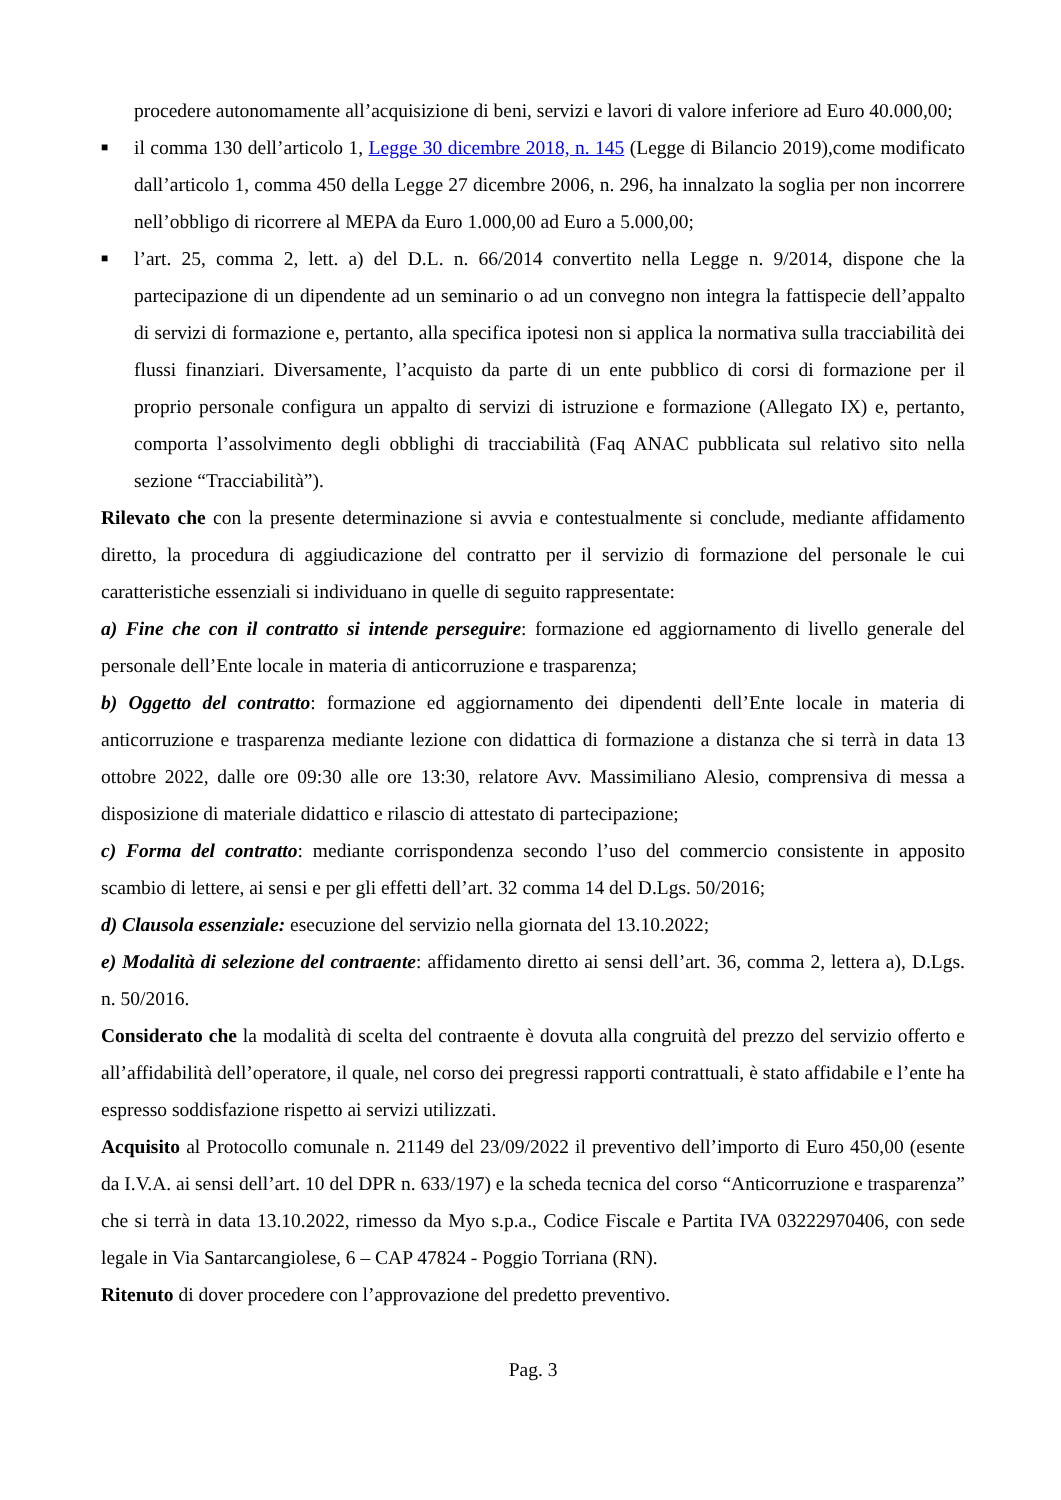procedere autonomamente all’acquisizione di beni, servizi e lavori di valore inferiore ad Euro 40.000,00;
■
il comma 130 dell’articolo 1, Legge 30 dicembre 2018, n. 145 (Legge di Bilancio 2019),come modificato dall’articolo 1, comma 450 della Legge 27 dicembre 2006, n. 296, ha innalzato la soglia per non incorrere nell’obbligo di ricorrere al MEPA da Euro 1.000,00 ad Euro a 5.000,00;
■
l’art. 25, comma 2, lett. a) del D.L. n. 66/2014 convertito nella Legge n. 9/2014, dispone che la partecipazione di un dipendente ad un seminario o ad un convegno non integra la fattispecie dell’appalto di servizi di formazione e, pertanto, alla specifica ipotesi non si applica la normativa sulla tracciabilità dei flussi finanziari. Diversamente, l’acquisto da parte di un ente pubblico di corsi di formazione per il proprio personale configura un appalto di servizi di istruzione e formazione (Allegato IX) e, pertanto, comporta l’assolvimento degli obblighi di tracciabilità (Faq ANAC pubblicata sul relativo sito nella sezione “Tracciabilità”).
Rilevato che con la presente determinazione si avvia e contestualmente si conclude, mediante affidamento diretto, la procedura di aggiudicazione del contratto per il servizio di formazione del personale le cui caratteristiche essenziali si individuano in quelle di seguito rappresentate:
a) Fine che con il contratto si intende perseguire: formazione ed aggiornamento di livello generale del personale dell’Ente locale in materia di anticorruzione e trasparenza;
b) Oggetto del contratto: formazione ed aggiornamento dei dipendenti dell’Ente locale in materia di anticorruzione e trasparenza mediante lezione con didattica di formazione a distanza che si terrà in data 13 ottobre 2022, dalle ore 09:30 alle ore 13:30, relatore Avv. Massimiliano Alesio, comprensiva di messa a disposizione di materiale didattico e rilascio di attestato di partecipazione;
c) Forma del contratto: mediante corrispondenza secondo l’uso del commercio consistente in apposito scambio di lettere, ai sensi e per gli effetti dell’art. 32 comma 14 del D.Lgs. 50/2016;
d) Clausola essenziale: esecuzione del servizio nella giornata del 13.10.2022;
e) Modalità di selezione del contraente: affidamento diretto ai sensi dell’art. 36, comma 2, lettera a), D.Lgs. n. 50/2016.
Considerato che la modalità di scelta del contraente è dovuta alla congruità del prezzo del servizio offerto e all’affidabilità dell’operatore, il quale, nel corso dei pregressi rapporti contrattuali, è stato affidabile e l’ente ha espresso soddisfazione rispetto ai servizi utilizzati.
Acquisito al Protocollo comunale n. 21149 del 23/09/2022 il preventivo dell’importo di Euro 450,00 (esente da I.V.A. ai sensi dell’art. 10 del DPR n. 633/197) e la scheda tecnica del corso “Anticorruzione e trasparenza” che si terrà in data 13.10.2022, rimesso da Myo s.p.a., Codice Fiscale e Partita IVA 03222970406, con sede legale in Via Santarcangiolese, 6 – CAP 47824 - Poggio Torriana (RN).
Ritenuto di dover procedere con l’approvazione del predetto preventivo.
Pag. 3